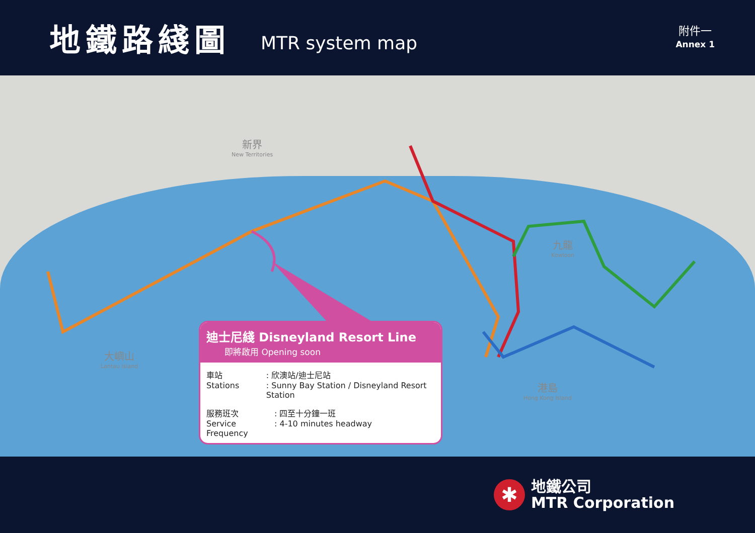地鐵路綫圖
MTR system map
附件一
Annex 1
新界
New Territories
九龍
Kowloon
大嶼山
Lantau Island
港島
Hong Kong Island
迪士尼綫 Disneyland Resort Line
即將啟用 Opening soon
車站
Stations: 欣澳站/迪士尼站
: Sunny Bay Station / Disneyland Resort Station
服務班次
Service Frequency: 四至十分鐘一班
: 4-10 minutes headway
✱
地鐵公司
MTR Corporation